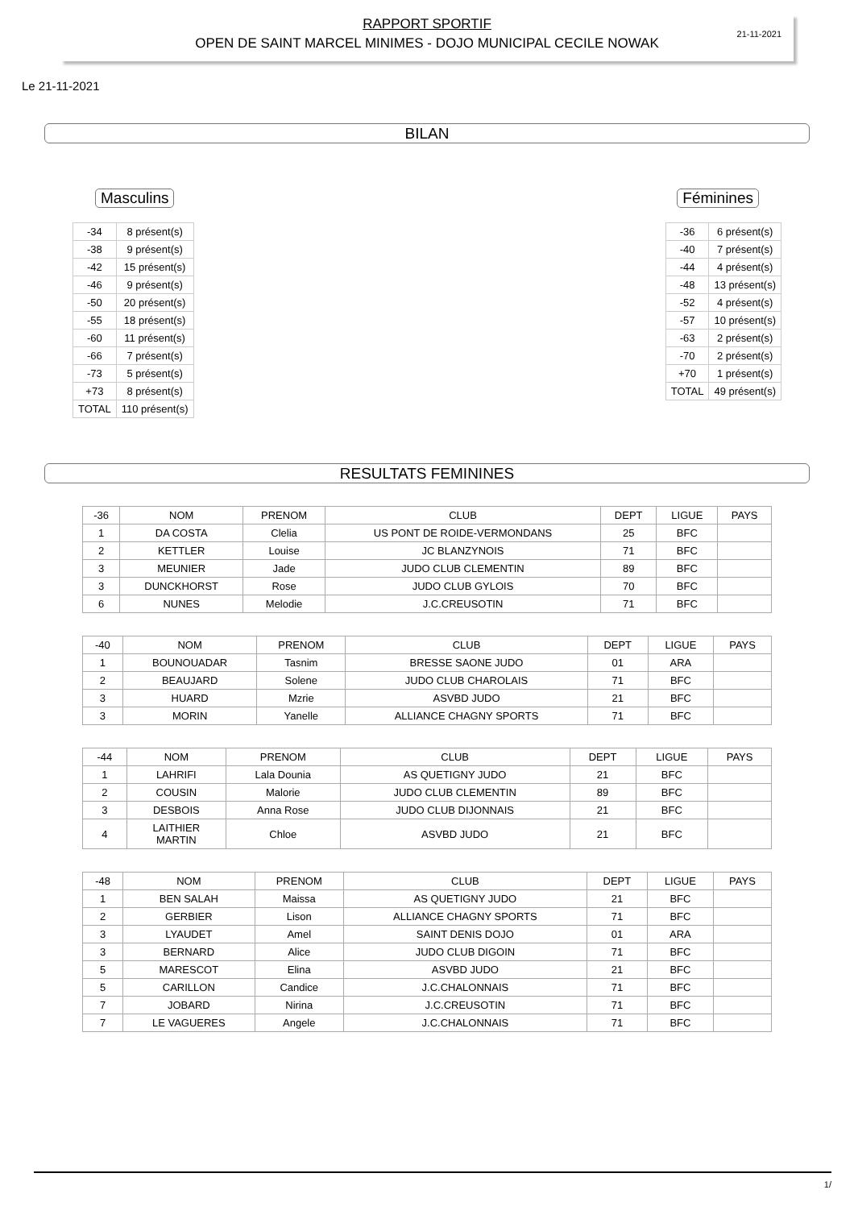RAPPORT SPORTIF
OPEN DE SAINT MARCEL MINIMES - DOJO MUNICIPAL CECILE NOWAK
21-11-2021
Le 21-11-2021
BILAN
Masculins
| -34 | 8 présent(s) |
| -38 | 9 présent(s) |
| -42 | 15 présent(s) |
| -46 | 9 présent(s) |
| -50 | 20 présent(s) |
| -55 | 18 présent(s) |
| -60 | 11 présent(s) |
| -66 | 7 présent(s) |
| -73 | 5 présent(s) |
| +73 | 8 présent(s) |
| TOTAL | 110 présent(s) |
Féminines
| -36 | 6 présent(s) |
| -40 | 7 présent(s) |
| -44 | 4 présent(s) |
| -48 | 13 présent(s) |
| -52 | 4 présent(s) |
| -57 | 10 présent(s) |
| -63 | 2 présent(s) |
| -70 | 2 présent(s) |
| +70 | 1 présent(s) |
| TOTAL | 49 présent(s) |
RESULTATS FEMININES
| -36 | NOM | PRENOM | CLUB | DEPT | LIGUE | PAYS |
| --- | --- | --- | --- | --- | --- | --- |
| 1 | DA COSTA | Clelia | US PONT DE ROIDE-VERMONDANS | 25 | BFC | |
| 2 | KETTLER | Louise | JC BLANZYNOIS | 71 | BFC | |
| 3 | MEUNIER | Jade | JUDO CLUB CLEMENTIN | 89 | BFC | |
| 3 | DUNCKHORST | Rose | JUDO CLUB GYLOIS | 70 | BFC | |
| 6 | NUNES | Melodie | J.C.CREUSOTIN | 71 | BFC | |
| -40 | NOM | PRENOM | CLUB | DEPT | LIGUE | PAYS |
| --- | --- | --- | --- | --- | --- | --- |
| 1 | BOUNOUADAR | Tasnim | BRESSE SAONE JUDO | 01 | ARA | |
| 2 | BEAUJARD | Solene | JUDO CLUB CHAROLAIS | 71 | BFC | |
| 3 | HUARD | Mzrie | ASVBD JUDO | 21 | BFC | |
| 3 | MORIN | Yanelle | ALLIANCE CHAGNY SPORTS | 71 | BFC | |
| -44 | NOM | PRENOM | CLUB | DEPT | LIGUE | PAYS |
| --- | --- | --- | --- | --- | --- | --- |
| 1 | LAHRIFI | Lala Dounia | AS QUETIGNY JUDO | 21 | BFC | |
| 2 | COUSIN | Malorie | JUDO CLUB CLEMENTIN | 89 | BFC | |
| 3 | DESBOIS | Anna Rose | JUDO CLUB DIJONNAIS | 21 | BFC | |
| 4 | LAITHIER MARTIN | Chloe | ASVBD JUDO | 21 | BFC | |
| -48 | NOM | PRENOM | CLUB | DEPT | LIGUE | PAYS |
| --- | --- | --- | --- | --- | --- | --- |
| 1 | BEN SALAH | Maissa | AS QUETIGNY JUDO | 21 | BFC | |
| 2 | GERBIER | Lison | ALLIANCE CHAGNY SPORTS | 71 | BFC | |
| 3 | LYAUDET | Amel | SAINT DENIS DOJO | 01 | ARA | |
| 3 | BERNARD | Alice | JUDO CLUB DIGOIN | 71 | BFC | |
| 5 | MARESCOT | Elina | ASVBD JUDO | 21 | BFC | |
| 5 | CARILLON | Candice | J.C.CHALONNAIS | 71 | BFC | |
| 7 | JOBARD | Nirina | J.C.CREUSOTIN | 71 | BFC | |
| 7 | LE VAGUERES | Angele | J.C.CHALONNAIS | 71 | BFC | |
1/